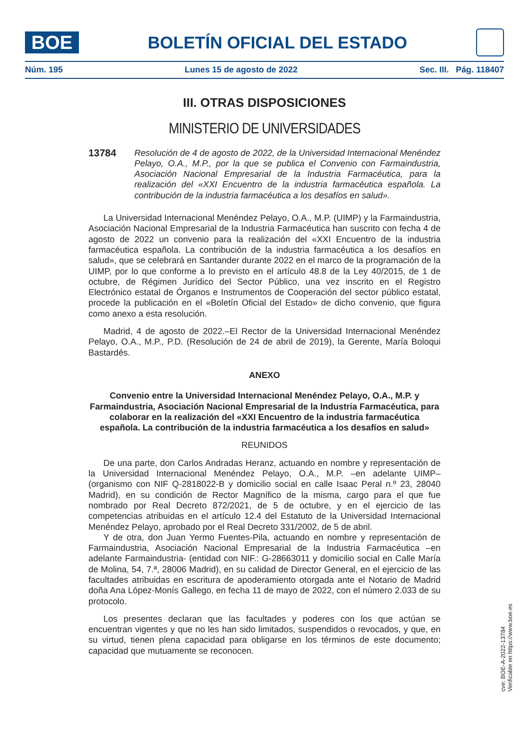BOE
BOLETÍN OFICIAL DEL ESTADO
Núm. 195 Lunes 15 de agosto de 2022 Sec. III. Pág. 118407
III. OTRAS DISPOSICIONES
MINISTERIO DE UNIVERSIDADES
13784 Resolución de 4 de agosto de 2022, de la Universidad Internacional Menéndez Pelayo, O.A., M.P., por la que se publica el Convenio con Farmaindustria, Asociación Nacional Empresarial de la Industria Farmacéutica, para la realización del «XXI Encuentro de la industria farmacéutica española. La contribución de la industria farmacéutica a los desafíos en salud».
La Universidad Internacional Menéndez Pelayo, O.A., M.P. (UIMP) y la Farmaindustria, Asociación Nacional Empresarial de la Industria Farmacéutica han suscrito con fecha 4 de agosto de 2022 un convenio para la realización del «XXI Encuentro de la industria farmacéutica española. La contribución de la industria farmacéutica a los desafíos en salud», que se celebrará en Santander durante 2022 en el marco de la programación de la UIMP, por lo que conforme a lo previsto en el artículo 48.8 de la Ley 40/2015, de 1 de octubre, de Régimen Jurídico del Sector Público, una vez inscrito en el Registro Electrónico estatal de Órganos e Instrumentos de Cooperación del sector público estatal, procede la publicación en el «Boletín Oficial del Estado» de dicho convenio, que figura como anexo a esta resolución.
Madrid, 4 de agosto de 2022.–El Rector de la Universidad Internacional Menéndez Pelayo, O.A., M.P., P.D. (Resolución de 24 de abril de 2019), la Gerente, María Boloqui Bastardés.
ANEXO
Convenio entre la Universidad Internacional Menéndez Pelayo, O.A., M.P. y Farmaindustria, Asociación Nacional Empresarial de la Industria Farmacéutica, para colaborar en la realización del «XXI Encuentro de la industria farmacéutica española. La contribución de la industria farmacéutica a los desafíos en salud»
REUNIDOS
De una parte, don Carlos Andradas Heranz, actuando en nombre y representación de la Universidad Internacional Menéndez Pelayo, O.A., M.P. –en adelante UIMP– (organismo con NIF Q-2818022-B y domicilio social en calle Isaac Peral n.º 23, 28040 Madrid), en su condición de Rector Magnífico de la misma, cargo para el que fue nombrado por Real Decreto 872/2021, de 5 de octubre, y en el ejercicio de las competencias atribuidas en el artículo 12.4 del Estatuto de la Universidad Internacional Menéndez Pelayo, aprobado por el Real Decreto 331/2002, de 5 de abril.
Y de otra, don Juan Yermo Fuentes-Pila, actuando en nombre y representación de Farmaindustria, Asociación Nacional Empresarial de la Industria Farmacéutica –en adelante Farmaindustria- (entidad con NIF.: G-28663011 y domicilio social en Calle María de Molina, 54, 7.ª, 28006 Madrid), en su calidad de Director General, en el ejercicio de las facultades atribuidas en escritura de apoderamiento otorgada ante el Notario de Madrid doña Ana López-Monís Gallego, en fecha 11 de mayo de 2022, con el número 2.033 de su protocolo.
Los presentes declaran que las facultades y poderes con los que actúan se encuentran vigentes y que no les han sido limitados, suspendidos o revocados, y que, en su virtud, tienen plena capacidad para obligarse en los términos de este documento; capacidad que mutuamente se reconocen.
cve: BOE-A-2022-13784
Verificable en https://www.boe.es